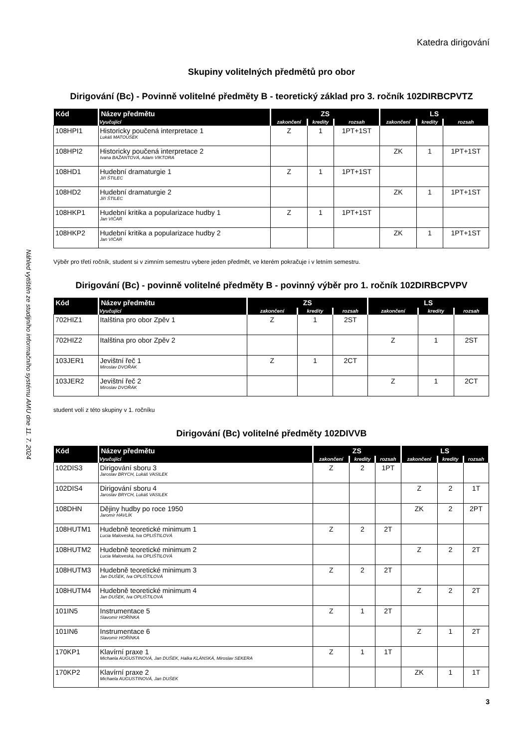Náhled vytištěn ze studijního informačního systému AMU dne 11. 7. 2024
Katedra dirigování
Skupiny volitelných předmětů pro obor
Dirigování (Bc) - Povinně volitelné předměty B - teoretický základ pro 3. ročník 102DIRBCPVTZ
| Kód | Název předmětu | ZS | | | LS | | |
| --- | --- | --- | --- | --- | --- | --- | --- |
| | Vyučující | zakončení | kredity | rozsah | zakončení | kredity | rozsah |
| 108HPI1 | Historicky poučená interpretace 1 Lukáš MATOUŠEK | Z | 1 | 1PT+1ST | | | |
| 108HPI2 | Historicky poučená interpretace 2 Ivana BAŽANTOVÁ, Adam VIKTORA | | | | ZK | 1 | 1PT+1ST |
| 108HD1 | Hudební dramaturgie 1 Jiří ŠTILEC | Z | 1 | 1PT+1ST | | | |
| 108HD2 | Hudební dramaturgie 2 Jiří ŠTILEC | | | | ZK | 1 | 1PT+1ST |
| 108HKP1 | Hudební kritika a popularizace hudby 1 Jan VIČAR | Z | 1 | 1PT+1ST | | | |
| 108HKP2 | Hudební kritika a popularizace hudby 2 Jan VIČAR | | | | ZK | 1 | 1PT+1ST |
Výběr pro třetí ročník, student si v zimním semestru vybere jeden předmět, ve kterém pokračuje i v letním semestru.
Dirigování (Bc) - povinně volitelné předměty B - povinný výběr pro 1. ročník 102DIRBCPVPV
| Kód | Název předmětu | ZS | | | LS | | |
| --- | --- | --- | --- | --- | --- | --- | --- |
| | Vyučující | zakončení | kredity | rozsah | zakončení | kredity | rozsah |
| 702HIZ1 | Italština pro obor Zpěv 1 | Z | 1 | 2ST | | | |
| 702HIZ2 | Italština pro obor Zpěv 2 | | | | Z | 1 | 2ST |
| 103JER1 | Jevištní řeč 1 Miroslav DVOŘÁK | Z | 1 | 2CT | | | |
| 103JER2 | Jevištní řeč 2 Miroslav DVOŘÁK | | | | Z | 1 | 2CT |
student volí z této skupiny v 1. ročníku
Dirigování (Bc) volitelné předměty 102DIVVB
| Kód | Název předmětu | ZS | | | LS | | |
| --- | --- | --- | --- | --- | --- | --- | --- |
| | Vyučující | zakončení | kredity | rozsah | zakončení | kredity | rozsah |
| 102DIS3 | Dirigování sboru 3 Jaroslav BRYCH, Lukáš VASILEK | Z | 2 | 1PT | | | |
| 102DIS4 | Dirigování sboru 4 Jaroslav BRYCH, Lukáš VASILEK | | | | Z | 2 | 1T |
| 108DHN | Dějiny hudby po roce 1950 Jaromír HAVLÍK | | | | ZK | 2 | 2PT |
| 108HUTM1 | Hudebně teoretické minimum 1 Lucia Maloveská, Iva OPLIŠTILOVÁ | Z | 2 | 2T | | | |
| 108HUTM2 | Hudebně teoretické minimum 2 Lucia Maloveská, Iva OPLIŠTILOVÁ | | | | Z | 2 | 2T |
| 108HUTM3 | Hudebně teoretické minimum 3 Jan DUŠEK, Iva OPLIŠTILOVÁ | Z | 2 | 2T | | | |
| 108HUTM4 | Hudebně teoretické minimum 4 Jan DUŠEK, Iva OPLIŠTILOVÁ | | | | Z | 2 | 2T |
| 101IN5 | Instrumentace 5 Slavomír HOŘÍNKA | Z | 1 | 2T | | | |
| 101IN6 | Instrumentace 6 Slavomír HOŘÍNKA | | | | Z | 1 | 2T |
| 170KP1 | Klavírní praxe 1 Michaela AUGUSTINOVÁ, Jan DUŠEK, Halka KLÁNSKÁ, Miroslav SEKERA | Z | 1 | 1T | | | |
| 170KP2 | Klavírní praxe 2 Michaela AUGUSTINOVÁ, Jan DUŠEK | | | | ZK | 1 | 1T |
3